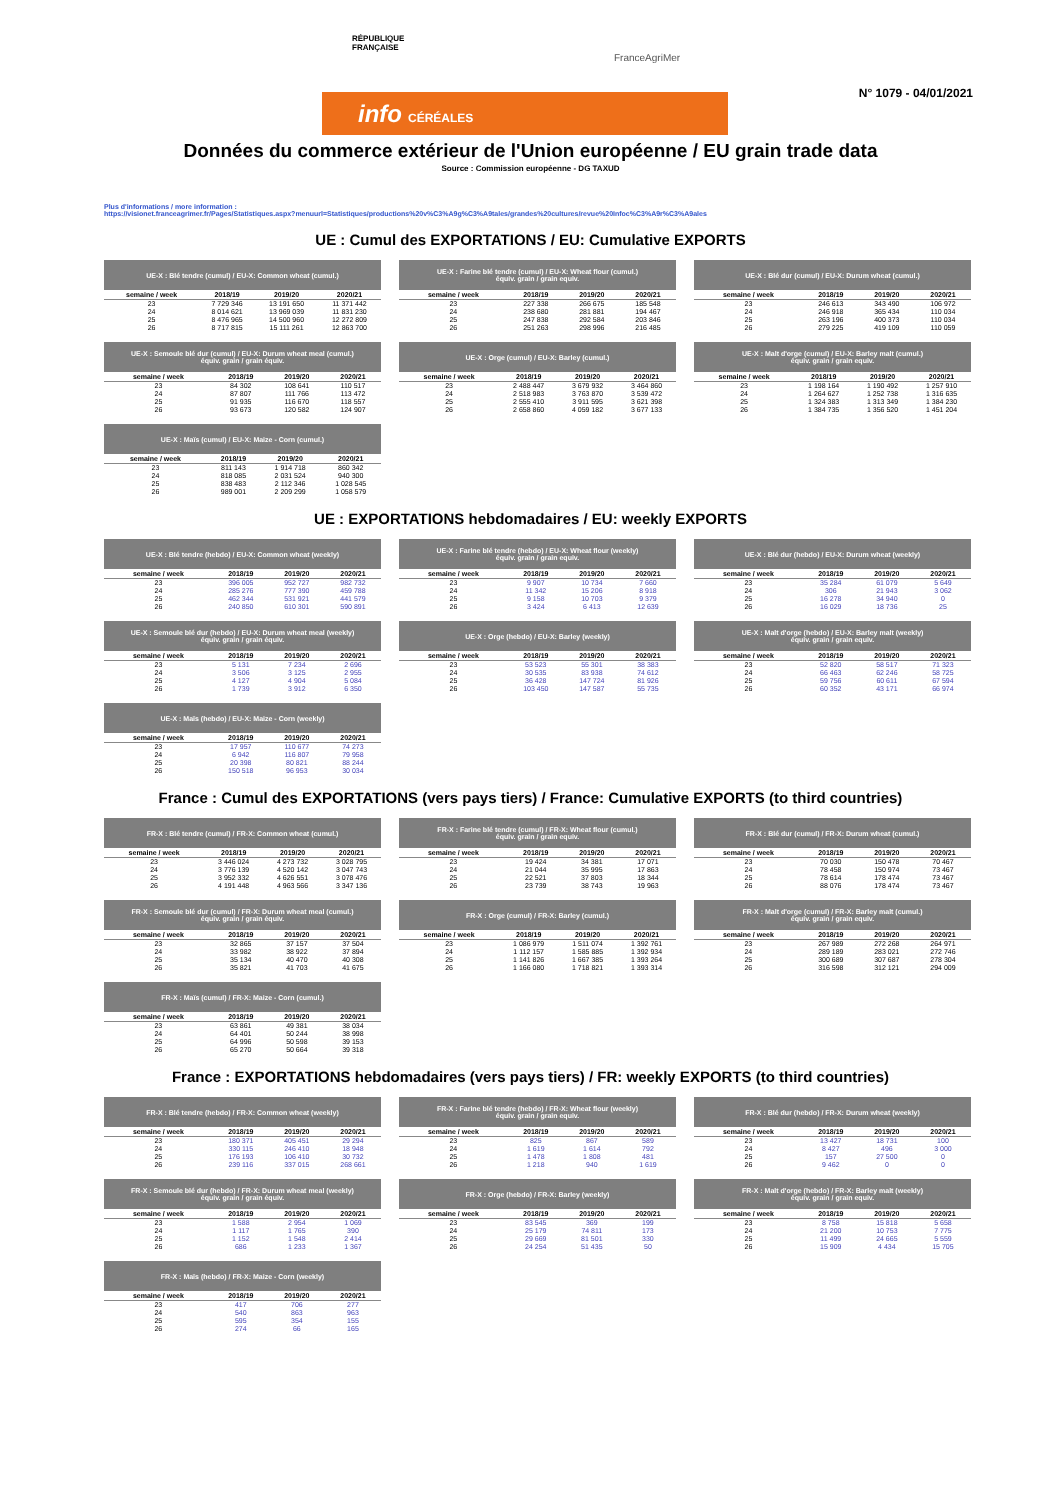RÉPUBLIQUE
FRANÇAISE
FranceAgriMer
info CÉRÉALES
N° 1079 - 04/01/2021
Données du commerce extérieur de l'Union européenne / EU grain trade data
Source : Commission européenne - DG TAXUD
Plus d'informations / more information :
https://visionet.franceagrimer.fr/Pages/Statistiques.aspx?menuurl=Statistiques/productions%20v%C3%A9g%C3%A9tales/grandes%20cultures/revue%20Infoc%C3%A9r%C3%A9ales
UE : Cumul des EXPORTATIONS / EU: Cumulative EXPORTS
| UE-X : Blé tendre (cumul) / EU-X: Common wheat (cumul.) | | | |
| --- | --- | --- | --- |
| semaine / week | 2018/19 | 2019/20 | 2020/21 |
| 23 | 7 729 346 | 13 191 650 | 11 371 442 |
| 24 | 8 014 621 | 13 969 039 | 11 831 230 |
| 25 | 8 476 965 | 14 500 960 | 12 272 809 |
| 26 | 8 717 815 | 15 111 261 | 12 863 700 |
| UE-X : Farine blé tendre (cumul) / EU-X: Wheat flour (cumul.) équiv. grain / grain equiv. | | | |
| --- | --- | --- | --- |
| semaine / week | 2018/19 | 2019/20 | 2020/21 |
| 23 | 227 338 | 266 675 | 185 548 |
| 24 | 238 680 | 281 881 | 194 467 |
| 25 | 247 838 | 292 584 | 203 846 |
| 26 | 251 263 | 298 996 | 216 485 |
| UE-X : Blé dur (cumul) / EU-X: Durum wheat (cumul.) | | | |
| --- | --- | --- | --- |
| semaine / week | 2018/19 | 2019/20 | 2020/21 |
| 23 | 246 613 | 343 490 | 106 972 |
| 24 | 246 918 | 365 434 | 110 034 |
| 25 | 263 196 | 400 373 | 110 034 |
| 26 | 279 225 | 419 109 | 110 059 |
| UE-X : Semoule blé dur (cumul) / EU-X: Durum wheat meal (cumul.) équiv. grain / grain équiv. | | | |
| --- | --- | --- | --- |
| semaine / week | 2018/19 | 2019/20 | 2020/21 |
| 23 | 84 302 | 108 641 | 110 517 |
| 24 | 87 807 | 111 766 | 113 472 |
| 25 | 91 935 | 116 670 | 118 557 |
| 26 | 93 673 | 120 582 | 124 907 |
| UE-X : Orge (cumul) / EU-X: Barley (cumul.) | | | |
| --- | --- | --- | --- |
| semaine / week | 2018/19 | 2019/20 | 2020/21 |
| 23 | 2 488 447 | 3 679 932 | 3 464 860 |
| 24 | 2 518 983 | 3 763 870 | 3 539 472 |
| 25 | 2 555 410 | 3 911 595 | 3 621 398 |
| 26 | 2 658 860 | 4 059 182 | 3 677 133 |
| UE-X : Malt d'orge (cumul) / EU-X: Barley malt (cumul.) équiv. grain / grain equiv. | | | |
| --- | --- | --- | --- |
| semaine / week | 2018/19 | 2019/20 | 2020/21 |
| 23 | 1 198 164 | 1 190 492 | 1 257 910 |
| 24 | 1 264 627 | 1 252 738 | 1 316 635 |
| 25 | 1 324 383 | 1 313 349 | 1 384 230 |
| 26 | 1 384 735 | 1 356 520 | 1 451 204 |
| UE-X : Maïs (cumul) / EU-X: Maize - Corn (cumul.) | | | |
| --- | --- | --- | --- |
| semaine / week | 2018/19 | 2019/20 | 2020/21 |
| 23 | 811 143 | 1 914 718 | 860 342 |
| 24 | 818 085 | 2 031 524 | 940 300 |
| 25 | 838 483 | 2 112 346 | 1 028 545 |
| 26 | 989 001 | 2 209 299 | 1 058 579 |
UE : EXPORTATIONS hebdomadaires / EU: weekly EXPORTS
| UE-X : Blé tendre (hebdo) / EU-X: Common wheat (weekly) | | | |
| --- | --- | --- | --- |
| semaine / week | 2018/19 | 2019/20 | 2020/21 |
| 23 | 396 005 | 952 727 | 982 732 |
| 24 | 285 276 | 777 390 | 459 788 |
| 25 | 462 344 | 531 921 | 441 579 |
| 26 | 240 850 | 610 301 | 590 891 |
| UE-X : Farine blé tendre (hebdo) / EU-X: Wheat flour (weekly) équiv. grain / grain equiv. | | | |
| --- | --- | --- | --- |
| semaine / week | 2018/19 | 2019/20 | 2020/21 |
| 23 | 9 907 | 10 734 | 7 660 |
| 24 | 11 342 | 15 206 | 8 918 |
| 25 | 9 158 | 10 703 | 9 379 |
| 26 | 3 424 | 6 413 | 12 639 |
| UE-X : Blé dur (hebdo) / EU-X: Durum wheat (weekly) | | | |
| --- | --- | --- | --- |
| semaine / week | 2018/19 | 2019/20 | 2020/21 |
| 23 | 35 284 | 61 079 | 5 649 |
| 24 | 306 | 21 943 | 3 062 |
| 25 | 16 278 | 34 940 | 0 |
| 26 | 16 029 | 18 736 | 25 |
| UE-X : Semoule blé dur (hebdo) / EU-X: Durum wheat meal (weekly) équiv. grain / grain équiv. | | | |
| --- | --- | --- | --- |
| semaine / week | 2018/19 | 2019/20 | 2020/21 |
| 23 | 5 131 | 7 234 | 2 696 |
| 24 | 3 506 | 3 125 | 2 955 |
| 25 | 4 127 | 4 904 | 5 084 |
| 26 | 1 739 | 3 912 | 6 350 |
| UE-X : Orge (hebdo) / EU-X: Barley (weekly) | | | |
| --- | --- | --- | --- |
| semaine / week | 2018/19 | 2019/20 | 2020/21 |
| 23 | 53 523 | 55 301 | 38 383 |
| 24 | 30 535 | 83 938 | 74 612 |
| 25 | 36 428 | 147 724 | 81 926 |
| 26 | 103 450 | 147 587 | 55 735 |
| UE-X : Malt d'orge (hebdo) / EU-X: Barley malt (weekly) équiv. grain / grain equiv. | | | |
| --- | --- | --- | --- |
| semaine / week | 2018/19 | 2019/20 | 2020/21 |
| 23 | 52 820 | 58 517 | 71 323 |
| 24 | 66 463 | 62 246 | 58 725 |
| 25 | 59 756 | 60 611 | 67 594 |
| 26 | 60 352 | 43 171 | 66 974 |
| UE-X : Maïs (hebdo) / EU-X: Maize - Corn (weekly) | | | |
| --- | --- | --- | --- |
| semaine / week | 2018/19 | 2019/20 | 2020/21 |
| 23 | 17 957 | 110 677 | 74 273 |
| 24 | 6 942 | 116 807 | 79 958 |
| 25 | 20 398 | 80 821 | 88 244 |
| 26 | 150 518 | 96 953 | 30 034 |
France : Cumul des EXPORTATIONS (vers pays tiers) / France: Cumulative EXPORTS (to third countries)
| FR-X : Blé tendre (cumul) / FR-X: Common wheat (cumul.) | | | |
| --- | --- | --- | --- |
| semaine / week | 2018/19 | 2019/20 | 2020/21 |
| 23 | 3 446 024 | 4 273 732 | 3 028 795 |
| 24 | 3 776 139 | 4 520 142 | 3 047 743 |
| 25 | 3 952 332 | 4 626 551 | 3 078 476 |
| 26 | 4 191 448 | 4 963 566 | 3 347 136 |
| FR-X : Farine blé tendre (cumul) / FR-X: Wheat flour (cumul.) équiv. grain / grain equiv. | | | |
| --- | --- | --- | --- |
| semaine / week | 2018/19 | 2019/20 | 2020/21 |
| 23 | 19 424 | 34 381 | 17 071 |
| 24 | 21 044 | 35 995 | 17 863 |
| 25 | 22 521 | 37 803 | 18 344 |
| 26 | 23 739 | 38 743 | 19 963 |
| FR-X : Blé dur (cumul) / FR-X: Durum wheat (cumul.) | | | |
| --- | --- | --- | --- |
| semaine / week | 2018/19 | 2019/20 | 2020/21 |
| 23 | 70 030 | 150 478 | 70 467 |
| 24 | 78 458 | 150 974 | 73 467 |
| 25 | 78 614 | 178 474 | 73 467 |
| 26 | 88 076 | 178 474 | 73 467 |
| FR-X : Semoule blé dur (cumul) / FR-X: Durum wheat meal (cumul.) équiv. grain / grain équiv. | | | |
| --- | --- | --- | --- |
| semaine / week | 2018/19 | 2019/20 | 2020/21 |
| 23 | 32 865 | 37 157 | 37 504 |
| 24 | 33 982 | 38 922 | 37 894 |
| 25 | 35 134 | 40 470 | 40 308 |
| 26 | 35 821 | 41 703 | 41 675 |
| FR-X : Orge (cumul) / FR-X: Barley (cumul.) | | | |
| --- | --- | --- | --- |
| semaine / week | 2018/19 | 2019/20 | 2020/21 |
| 23 | 1 086 979 | 1 511 074 | 1 392 761 |
| 24 | 1 112 157 | 1 585 885 | 1 392 934 |
| 25 | 1 141 826 | 1 667 385 | 1 393 264 |
| 26 | 1 166 080 | 1 718 821 | 1 393 314 |
| FR-X : Malt d'orge (cumul) / FR-X: Barley malt (cumul.) équiv. grain / grain equiv. | | | |
| --- | --- | --- | --- |
| semaine / week | 2018/19 | 2019/20 | 2020/21 |
| 23 | 267 989 | 272 268 | 264 971 |
| 24 | 289 189 | 283 021 | 272 746 |
| 25 | 300 689 | 307 687 | 278 304 |
| 26 | 316 598 | 312 121 | 294 009 |
| FR-X : Maïs (cumul) / FR-X: Maize - Corn (cumul.) | | | |
| --- | --- | --- | --- |
| semaine / week | 2018/19 | 2019/20 | 2020/21 |
| 23 | 63 861 | 49 381 | 38 034 |
| 24 | 64 401 | 50 244 | 38 998 |
| 25 | 64 996 | 50 598 | 39 153 |
| 26 | 65 270 | 50 664 | 39 318 |
France : EXPORTATIONS hebdomadaires (vers pays tiers) / FR: weekly EXPORTS (to third countries)
| FR-X : Blé tendre (hebdo) / FR-X: Common wheat (weekly) | | | |
| --- | --- | --- | --- |
| semaine / week | 2018/19 | 2019/20 | 2020/21 |
| 23 | 180 371 | 405 451 | 29 294 |
| 24 | 330 115 | 246 410 | 18 948 |
| 25 | 176 193 | 106 410 | 30 732 |
| 26 | 239 116 | 337 015 | 268 661 |
| FR-X : Farine blé tendre (hebdo) / FR-X: Wheat flour (weekly) équiv. grain / grain equiv. | | | |
| --- | --- | --- | --- |
| semaine / week | 2018/19 | 2019/20 | 2020/21 |
| 23 | 825 | 867 | 589 |
| 24 | 1 619 | 1 614 | 792 |
| 25 | 1 478 | 1 808 | 481 |
| 26 | 1 218 | 940 | 1 619 |
| FR-X : Blé dur (hebdo) / FR-X: Durum wheat (weekly) | | | |
| --- | --- | --- | --- |
| semaine / week | 2018/19 | 2019/20 | 2020/21 |
| 23 | 13 427 | 18 731 | 100 |
| 24 | 8 427 | 496 | 3 000 |
| 25 | 157 | 27 500 | 0 |
| 26 | 9 462 | 0 | 0 |
| FR-X : Semoule blé dur (hebdo) / FR-X: Durum wheat meal (weekly) équiv. grain / grain équiv. | | | |
| --- | --- | --- | --- |
| semaine / week | 2018/19 | 2019/20 | 2020/21 |
| 23 | 1 588 | 2 954 | 1 069 |
| 24 | 1 117 | 1 765 | 390 |
| 25 | 1 152 | 1 548 | 2 414 |
| 26 | 686 | 1 233 | 1 367 |
| FR-X : Orge (hebdo) / FR-X: Barley (weekly) | | | |
| --- | --- | --- | --- |
| semaine / week | 2018/19 | 2019/20 | 2020/21 |
| 23 | 83 545 | 369 | 199 |
| 24 | 25 179 | 74 811 | 173 |
| 25 | 29 669 | 81 501 | 330 |
| 26 | 24 254 | 51 435 | 50 |
| FR-X : Malt d'orge (hebdo) / FR-X: Barley malt (weekly) équiv. grain / grain equiv. | | | |
| --- | --- | --- | --- |
| semaine / week | 2018/19 | 2019/20 | 2020/21 |
| 23 | 8 758 | 15 818 | 5 658 |
| 24 | 21 200 | 10 753 | 7 775 |
| 25 | 11 499 | 24 665 | 5 559 |
| 26 | 15 909 | 4 434 | 15 705 |
| FR-X : Maïs (hebdo) / FR-X: Maize - Corn (weekly) | | | |
| --- | --- | --- | --- |
| semaine / week | 2018/19 | 2019/20 | 2020/21 |
| 23 | 417 | 706 | 277 |
| 24 | 540 | 863 | 963 |
| 25 | 595 | 354 | 155 |
| 26 | 274 | 66 | 165 |